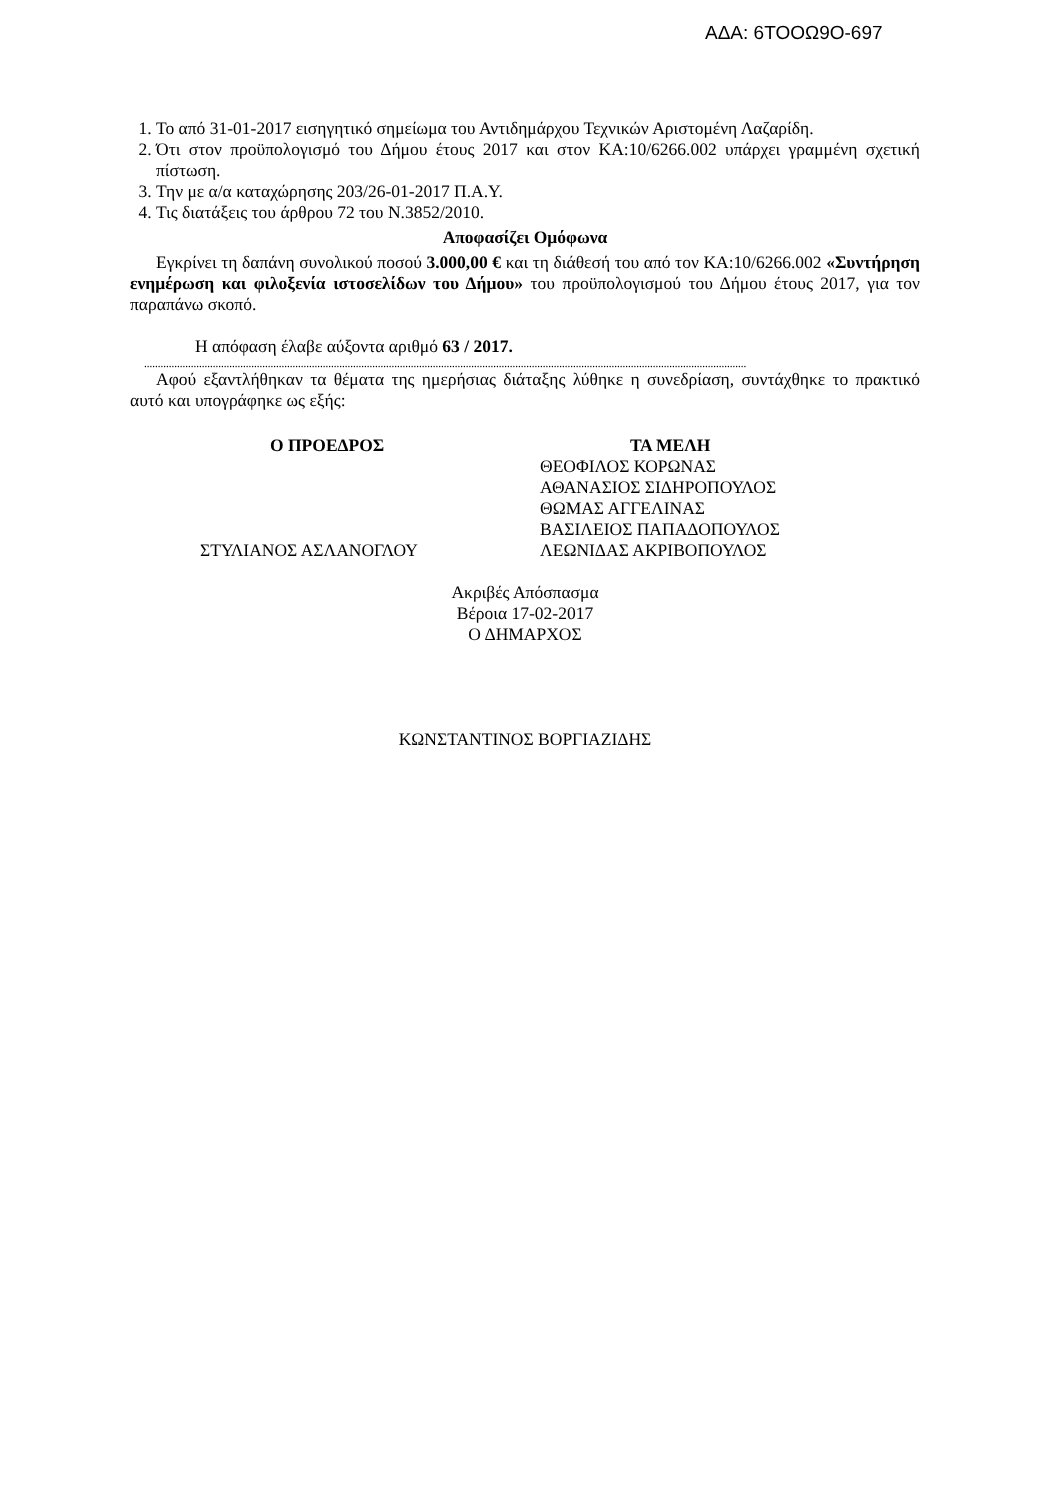ΑΔΑ: 6ΤΟΟΩ9Ο-697
1. Το από 31-01-2017 εισηγητικό σημείωμα του Αντιδημάρχου Τεχνικών Αριστομένη Λαζαρίδη.
2. Ότι στον προϋπολογισμό του Δήμου έτους 2017 και στον ΚΑ:10/6266.002 υπάρχει γραμμένη σχετική πίστωση.
3. Την με α/α καταχώρησης 203/26-01-2017 Π.Α.Υ.
4. Τις διατάξεις του άρθρου 72 του Ν.3852/2010.
Αποφασίζει Ομόφωνα
Εγκρίνει τη δαπάνη συνολικού ποσού 3.000,00 € και τη διάθεσή του από τον ΚΑ:10/6266.002 «Συντήρηση ενημέρωση και φιλοξενία ιστοσελίδων του Δήμου» του προϋπολογισμού του Δήμου έτους 2017, για τον παραπάνω σκοπό.
Η απόφαση έλαβε αύξοντα αριθμό 63 / 2017.
...........................................................................................................................................................................................................................
Αφού εξαντλήθηκαν τα θέματα της ημερήσιας διάταξης λύθηκε η συνεδρίαση, συντάχθηκε το πρακτικό αυτό και υπογράφηκε ως εξής:
Ο ΠΡΟΕΔΡΟΣ
ΣΤΥΛΙΑΝΟΣ ΑΣΛΑΝΟΓΛΟΥ
ΤΑ ΜΕΛΗ
ΘΕΟΦΙΛΟΣ ΚΟΡΩΝΑΣ
ΑΘΑΝΑΣΙΟΣ ΣΙΔΗΡΟΠΟΥΛΟΣ
ΘΩΜΑΣ ΑΓΓΕΛΙΝΑΣ
ΒΑΣΙΛΕΙΟΣ ΠΑΠΑΔΟΠΟΥΛΟΣ
ΛΕΩΝΙΔΑΣ ΑΚΡΙΒΟΠΟΥΛΟΣ
Ακριβές Απόσπασμα
Βέροια 17-02-2017
Ο ΔΗΜΑΡΧΟΣ
ΚΩΝΣΤΑΝΤΙΝΟΣ ΒΟΡΓΙΑΖΙΔΗΣ